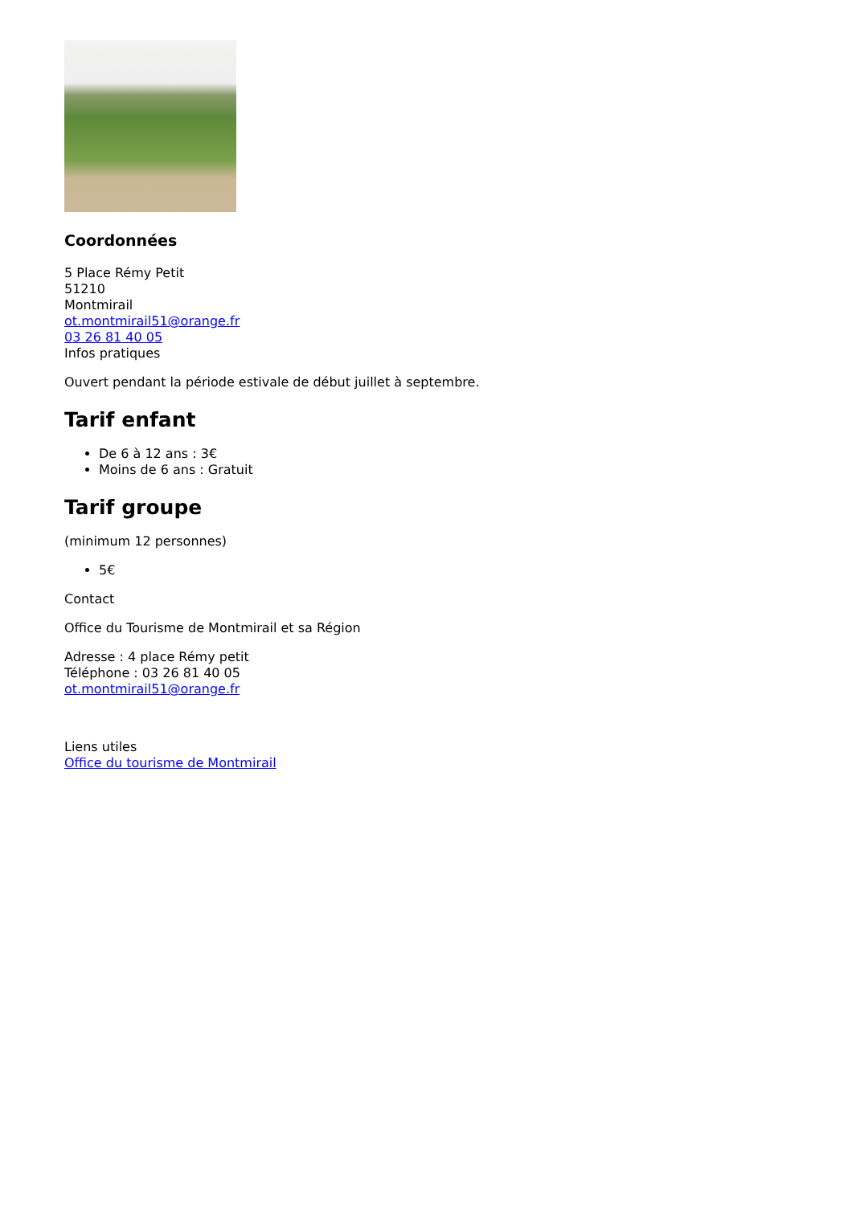Coordonnées
5 Place Rémy Petit
51210
Montmirail
ot.montmirail51@orange.fr
03 26 81 40 05
Infos pratiques
Ouvert pendant la période estivale de début juillet à septembre.
Tarif enfant
De 6 à 12 ans : 3€
Moins de 6 ans : Gratuit
Tarif groupe
(minimum 12 personnes)
5€
Contact
Office du Tourisme de Montmirail et sa Région
Adresse : 4 place Rémy petit
Téléphone : 03 26 81 40 05
ot.montmirail51@orange.fr
Liens utiles
Office du tourisme de Montmirail